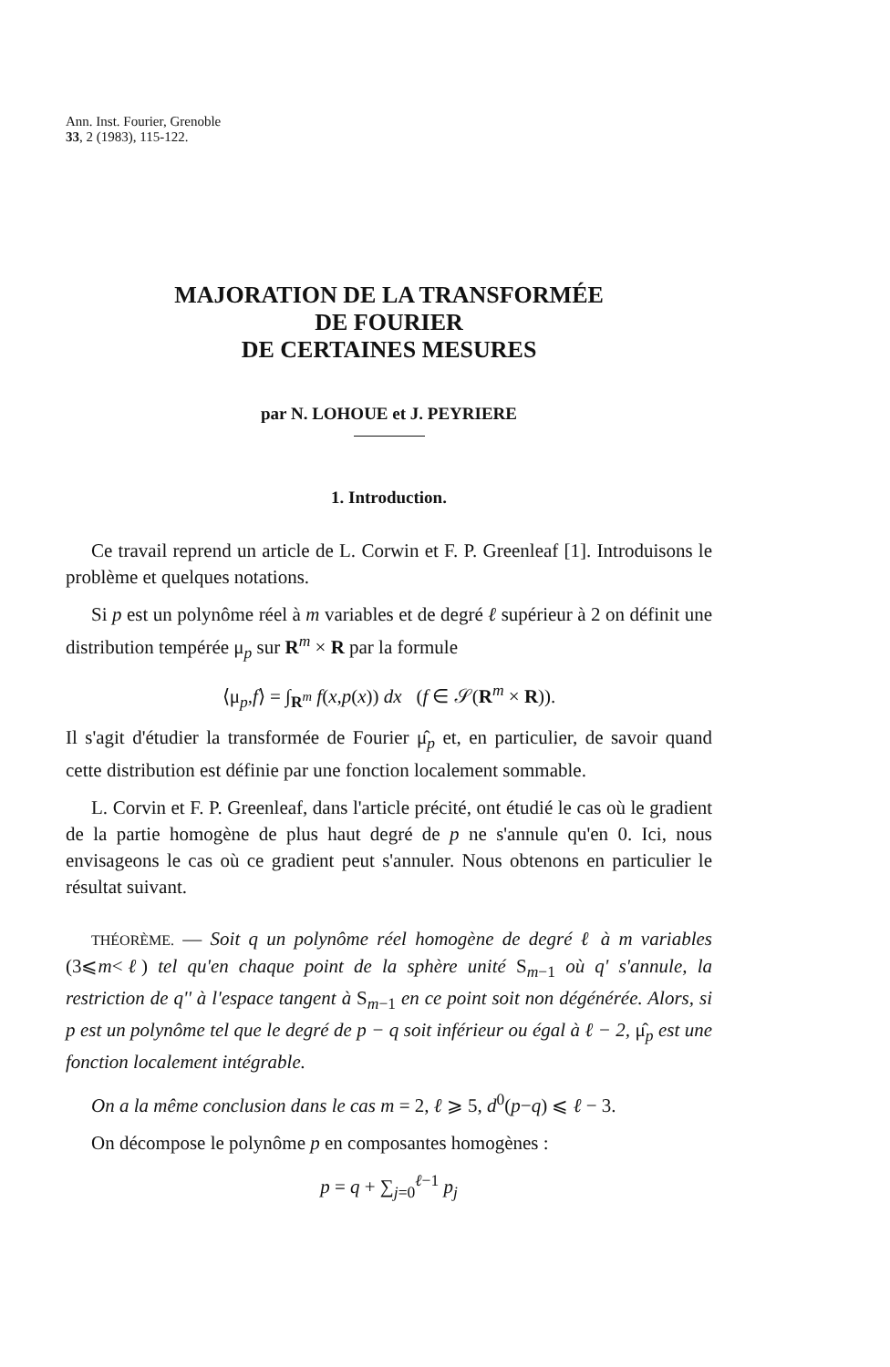Ann. Inst. Fourier, Grenoble
33, 2 (1983), 115-122.
MAJORATION DE LA TRANSFORMÉE
DE FOURIER
DE CERTAINES MESURES
par N. LOHOUE et J. PEYRIERE
1. Introduction.
Ce travail reprend un article de L. Corwin et F. P. Greenleaf [1]. Introduisons le problème et quelques notations.
Si p est un polynôme réel à m variables et de degré ℓ supérieur à 2 on définit une distribution tempérée μ<sub>p</sub> sur R<sup>m</sup> × R par la formule
⟨μ<sub>p</sub>,f⟩ = ∫<sub>R<sup>m</sup></sub> f(x,p(x)) dx (f ∈ 𝒮(R<sup>m</sup> × R)).
Il s'agit d'étudier la transformée de Fourier μ̂<sub>p</sub> et, en particulier, de savoir quand cette distribution est définie par une fonction localement sommable.
L. Corvin et F. P. Greenleaf, dans l'article précité, ont étudié le cas où le gradient de la partie homogène de plus haut degré de p ne s'annule qu'en 0. Ici, nous envisageons le cas où ce gradient peut s'annuler. Nous obtenons en particulier le résultat suivant.
THÉORÈME. — Soit q un polynôme réel homogène de degré ℓ à m variables (3⩽m<ℓ) tel qu'en chaque point de la sphère unité S<sub>m−1</sub> où q' s'annule, la restriction de q'' à l'espace tangent à S<sub>m−1</sub> en ce point soit non dégénérée. Alors, si p est un polynôme tel que le degré de p − q soit inférieur ou égal à ℓ − 2, μ̂<sub>p</sub> est une fonction localement intégrable.
On a la même conclusion dans le cas m = 2, ℓ ⩾ 5, d<sup>0</sup>(p−q) ⩽ ℓ − 3.
On décompose le polynôme p en composantes homogènes :
p = q + ∑<sub>j=0</sub><sup>ℓ−1</sup> p<sub>j</sub>